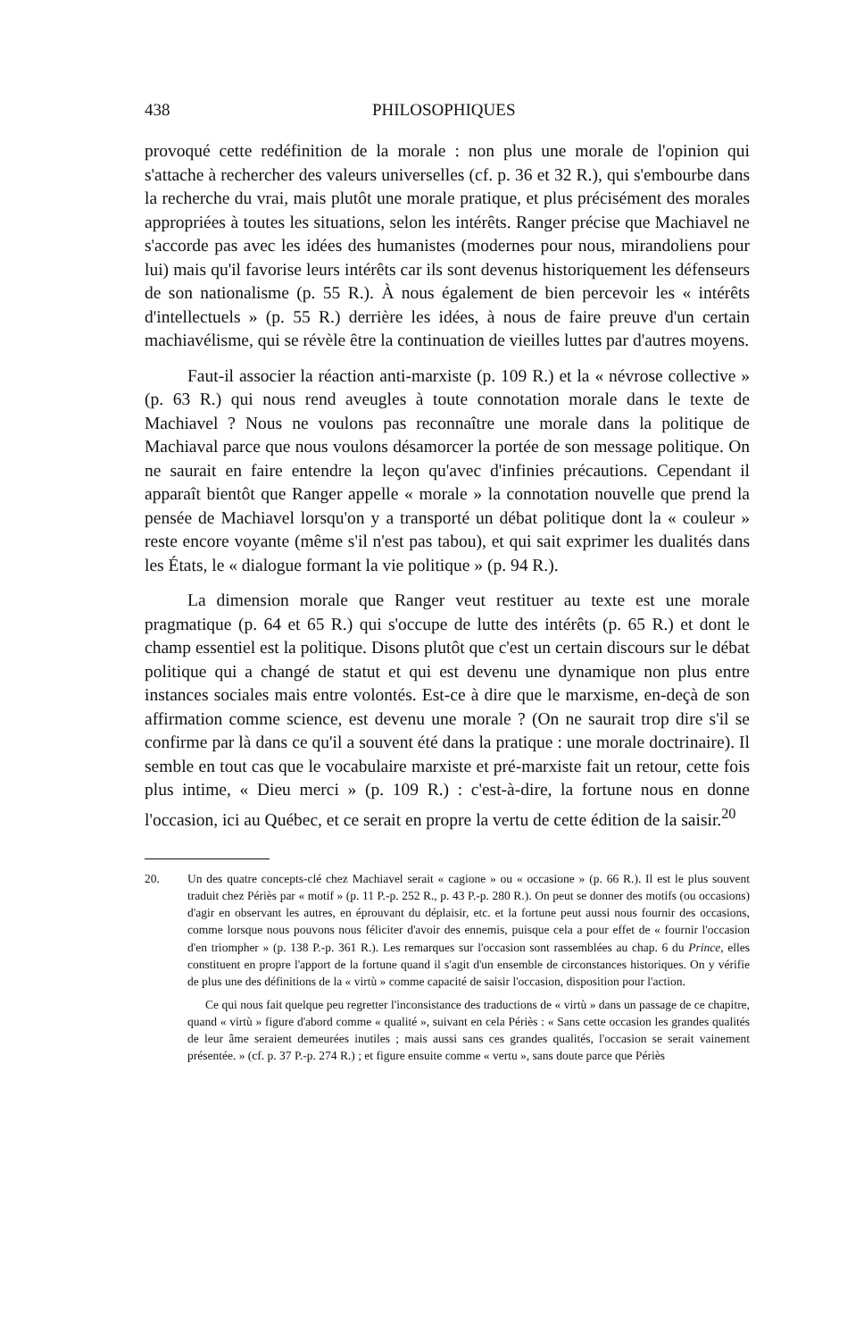438 PHILOSOPHIQUES
provoqué cette redéfinition de la morale : non plus une morale de l'opinion qui s'attache à rechercher des valeurs universelles (cf. p. 36 et 32 R.), qui s'embourbe dans la recherche du vrai, mais plutôt une morale pratique, et plus précisément des morales appropriées à toutes les situations, selon les intérêts. Ranger précise que Machiavel ne s'accorde pas avec les idées des humanistes (modernes pour nous, mirandoliens pour lui) mais qu'il favorise leurs intérêts car ils sont devenus historiquement les défenseurs de son nationalisme (p. 55 R.). À nous également de bien percevoir les « intérêts d'intellectuels » (p. 55 R.) derrière les idées, à nous de faire preuve d'un certain machiavélisme, qui se révèle être la continuation de vieilles luttes par d'autres moyens.
Faut-il associer la réaction anti-marxiste (p. 109 R.) et la « névrose collective » (p. 63 R.) qui nous rend aveugles à toute connotation morale dans le texte de Machiavel ? Nous ne voulons pas reconnaître une morale dans la politique de Machiaval parce que nous voulons désamorcer la portée de son message politique. On ne saurait en faire entendre la leçon qu'avec d'infinies précautions. Cependant il apparaît bientôt que Ranger appelle « morale » la connotation nouvelle que prend la pensée de Machiavel lorsqu'on y a transporté un débat politique dont la « couleur » reste encore voyante (même s'il n'est pas tabou), et qui sait exprimer les dualités dans les États, le « dialogue formant la vie politique » (p. 94 R.).
La dimension morale que Ranger veut restituer au texte est une morale pragmatique (p. 64 et 65 R.) qui s'occupe de lutte des intérêts (p. 65 R.) et dont le champ essentiel est la politique. Disons plutôt que c'est un certain discours sur le débat politique qui a changé de statut et qui est devenu une dynamique non plus entre instances sociales mais entre volontés. Est-ce à dire que le marxisme, en-deçà de son affirmation comme science, est devenu une morale ? (On ne saurait trop dire s'il se confirme par là dans ce qu'il a souvent été dans la pratique : une morale doctrinaire). Il semble en tout cas que le vocabulaire marxiste et pré-marxiste fait un retour, cette fois plus intime, « Dieu merci » (p. 109 R.) : c'est-à-dire, la fortune nous en donne l'occasion, ici au Québec, et ce serait en propre la vertu de cette édition de la saisir.<sup>20</sup>
20.
Un des quatre concepts-clé chez Machiavel serait « cagione » ou « occasione » (p. 66 R.). Il est le plus souvent traduit chez Périès par « motif » (p. 11 P.-p. 252 R., p. 43 P.-p. 280 R.). On peut se donner des motifs (ou occasions) d'agir en observant les autres, en éprouvant du déplaisir, etc. et la fortune peut aussi nous fournir des occasions, comme lorsque nous pouvons nous féliciter d'avoir des ennemis, puisque cela a pour effet de « fournir l'occasion d'en triompher » (p. 138 P.-p. 361 R.). Les remarques sur l'occasion sont rassemblées au chap. 6 du Prince, elles constituent en propre l'apport de la fortune quand il s'agit d'un ensemble de circonstances historiques. On y vérifie de plus une des définitions de la « virtù » comme capacité de saisir l'occasion, disposition pour l'action.
Ce qui nous fait quelque peu regretter l'inconsistance des traductions de « virtù » dans un passage de ce chapitre, quand « virtù » figure d'abord comme « qualité », suivant en cela Périès : « Sans cette occasion les grandes qualités de leur âme seraient demeurées inutiles ; mais aussi sans ces grandes qualités, l'occasion se serait vainement présentée. » (cf. p. 37 P.-p. 274 R.) ; et figure ensuite comme « vertu », sans doute parce que Périès